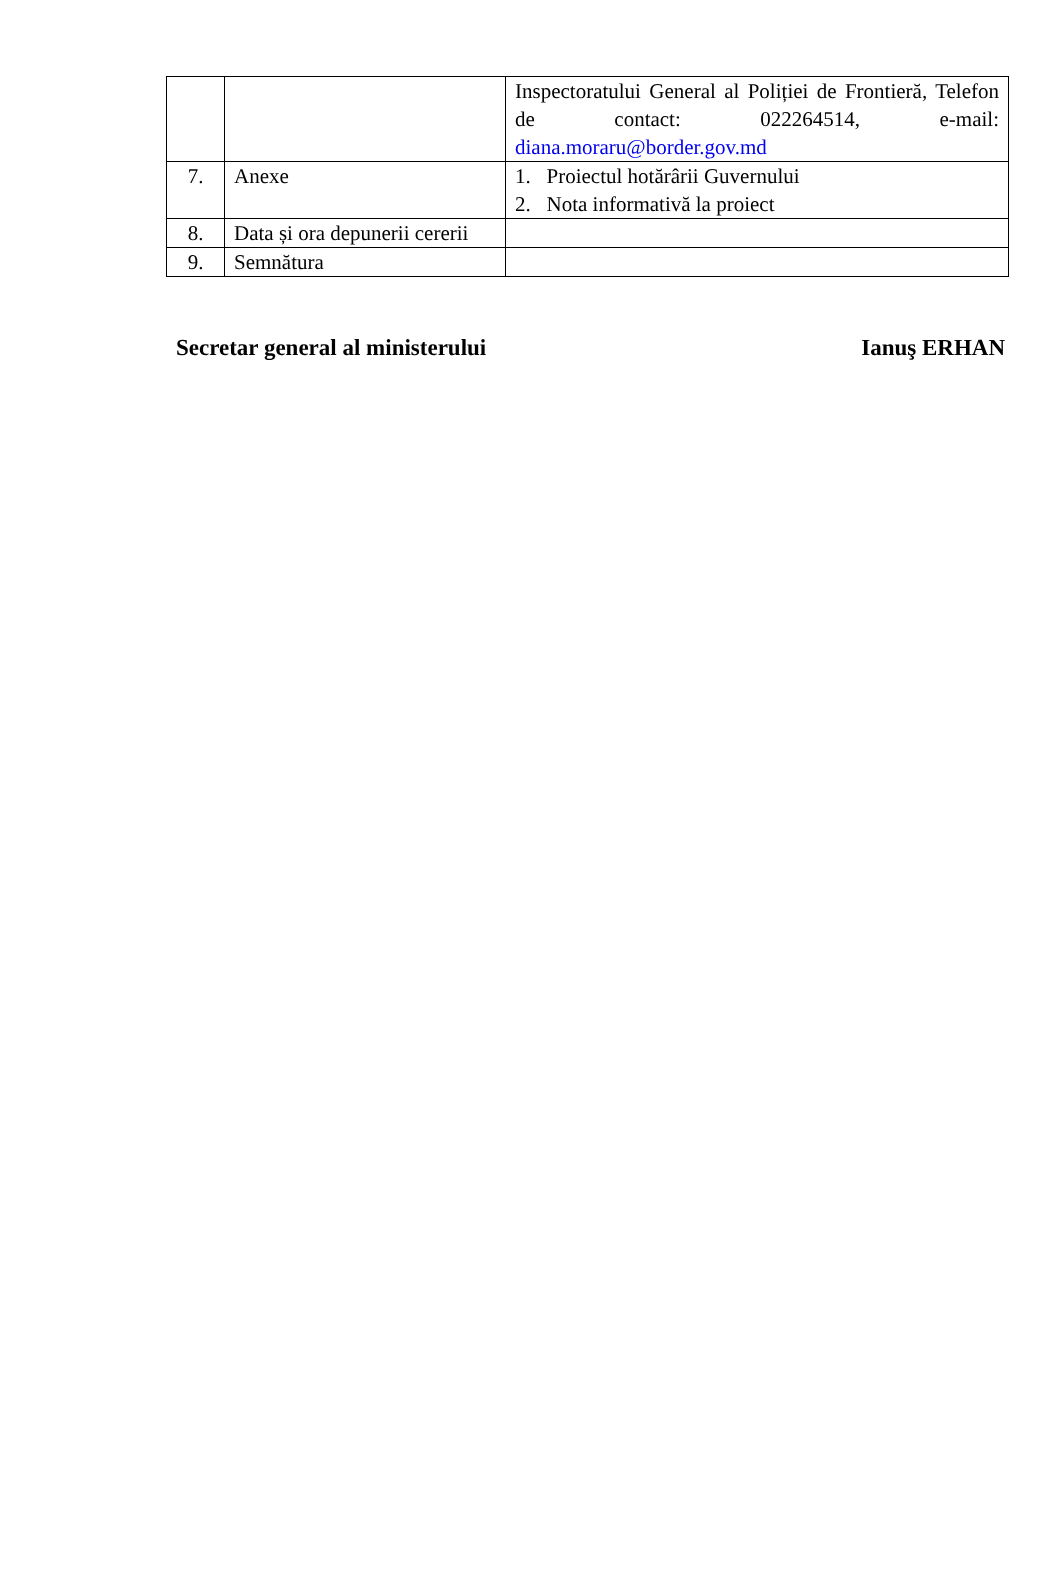| | | Inspectoratului General al Poliției de Frontieră, Telefon de contact: 022264514, e-mail: diana.moraru@border.gov.md |
| 7. | Anexe | 1. Proiectul hotărârii Guvernului 2. Nota informativă la proiect |
| 8. | Data și ora depunerii cererii | |
| 9. | Semnătura | |
Secretar general al ministerului Ianuş ERHAN